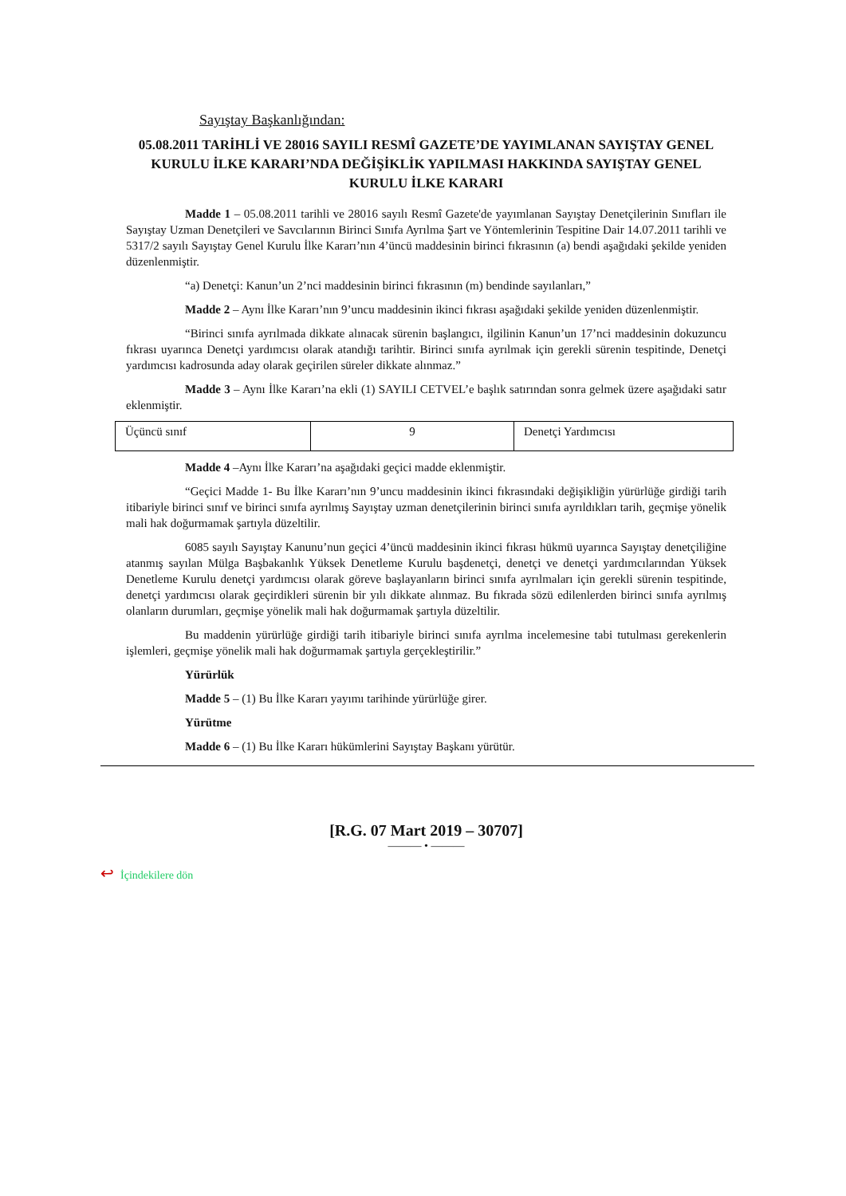Sayıştay Başkanlığından:
05.08.2011 TARİHLİ VE 28016 SAYILI RESMÎ GAZETE’DE YAYIMLANAN SAYIŞTAY GENEL KURULU İLKE KARARI’NDA DEĞİŞİKLİK YAPILMASI HAKKINDA SAYIŞTAY GENEL KURULU İLKE KARARI
Madde 1 – 05.08.2011 tarihli ve 28016 sayılı Resmî Gazete'de yayımlanan Sayıştay Denetçilerinin Sınıfları ile Sayıştay Uzman Denetçileri ve Savcılarının Birinci Sınıfa Ayrılma Şart ve Yöntemlerinin Tespitine Dair 14.07.2011 tarihli ve 5317/2 sayılı Sayıştay Genel Kurulu İlke Kararı’nın 4’üncü maddesinin birinci fıkrasının (a) bendi aşağıdaki şekilde yeniden düzenlenmiştir.
“a) Denetçi: Kanun’un 2’nci maddesinin birinci fıkrasının (m) bendinde sayılanları,”
Madde 2 – Aynı İlke Kararı’nın 9’uncu maddesinin ikinci fıkrası aşağıdaki şekilde yeniden düzenlenmiştir.
“Birinci sınıfa ayrılmada dikkate alınacak sürenin başlangıcı, ilgilinin Kanun’un 17’nci maddesinin dokuzuncu fıkrası uyarınca Denetçi yardımcısı olarak atandığı tarihtir. Birinci sınıfa ayrılmak için gerekli sürenin tespitinde, Denetçi yardımcısı kadrosunda aday olarak geçirilen süreler dikkate alınmaz.”
Madde 3 – Aynı İlke Kararı’na ekli (1) SAYILI CETVEL’e başlık satırından sonra gelmek üzere aşağıdaki satır eklenmiştir.
| Üçüncü sınıf | 9 | Denetçi Yardımcısı |
Madde 4 –Aynı İlke Kararı’na aşağıdaki geçici madde eklenmiştir.
“Geçici Madde 1- Bu İlke Kararı’nın 9’uncu maddesinin ikinci fıkrasındaki değişikliğin yürürlüğe girdiği tarih itibariyle birinci sınıf ve birinci sınıfa ayrılmış Sayıştay uzman denetçilerinin birinci sınıfa ayrıldıkları tarih, geçmişe yönelik mali hak doğurmamak şartıyla düzeltilir.
6085 sayılı Sayıştay Kanunu’nun geçici 4’üncü maddesinin ikinci fıkrası hükmü uyarınca Sayıştay denetçiliğine atanmış sayılan Mülga Başbakanlık Yüksek Denetleme Kurulu başdenetçi, denetçi ve denetçi yardımcılarından Yüksek Denetleme Kurulu denetçi yardımcısı olarak göreve başlayanların birinci sınıfa ayrılmaları için gerekli sürenin tespitinde, denetçi yardımcısı olarak geçirdikleri sürenin bir yılı dikkate alınmaz. Bu fıkrada sözü edilenlerden birinci sınıfa ayrılmış olanların durumları, geçmişe yönelik mali hak doğurmamak şartıyla düzeltilir.
Bu maddenin yürürlüğe girdiği tarih itibariyle birinci sınıfa ayrılma incelemesine tabi tutulması gerekenlerin işlemleri, geçmişe yönelik mali hak doğurmamak şartıyla gerçekleştirilir.”
Yürürlük
Madde 5 – (1) Bu İlke Kararı yayımı tarihinde yürürlüğe girer.
Yürütme
Madde 6 – (1) Bu İlke Kararı hükümlerini Sayıştay Başkanı yürütür.
[R.G. 07 Mart 2019 – 30707]
——— • ———
↩ İçindekilere dön